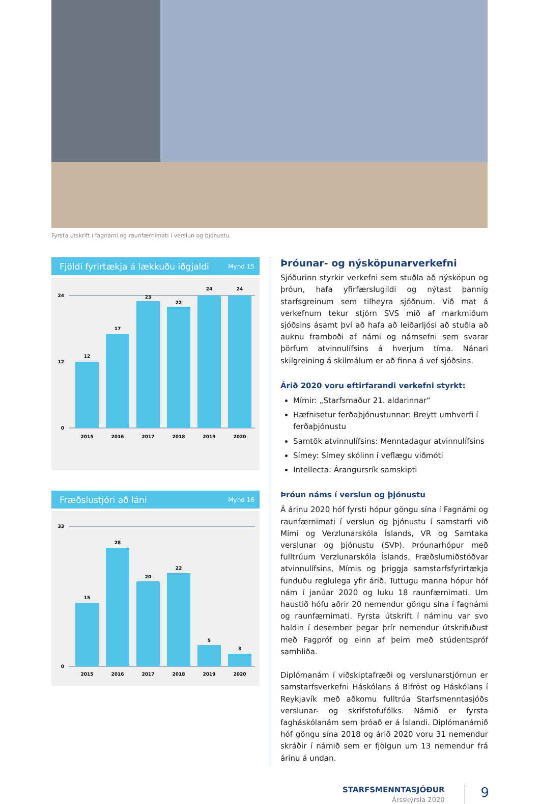Fyrsta útskrift í fagnámi og raunfærnimati í verslun og þjónustu.
Fjöldi fyrirtækja á lækkuðu iðgjaldi Mynd 15
24
12
0
12
17
23
22
24
24
2015
2016
2017
2018
2019
2020
Fræðslustjóri að láni Mynd 16
33
0
15
28
20
22
5
3
2015
2016
2017
2018
2019
2020
Þróunar- og nýsköpunarverkefni
Sjóðurinn styrkir verkefni sem stuðla að nýsköpun og þróun, hafa yfirfærslugildi og nýtast þannig starfsgreinum sem tilheyra sjóðnum. Við mat á verkefnum tekur stjórn SVS mið af markmiðum sjóðsins ásamt því að hafa að leiðarljósi að stuðla að auknu framboði af námi og námsefni sem svarar þörfum atvinnulífsins á hverjum tíma. Nánari skilgreining á skilmálum er að finna á vef sjóðsins.
Árið 2020 voru eftirfarandi verkefni styrkt:
Mímir: „Starfsmaður 21. aldarinnar“
Hæfnisetur ferðaþjónustunnar: Breytt umhverfi í ferðaþjónustu
Samtök atvinnulífsins: Menntadagur atvinnulífsins
Símey: Símey skólinn í veflægu viðmóti
Intellecta: Árangursrík samskipti
Þróun náms í verslun og þjónustu
Á árinu 2020 hóf fyrsti hópur göngu sína í Fagnámi og raunfærnimati í verslun og þjónustu í samstarfi við Mími og Verzlunarskóla Íslands, VR og Samtaka verslunar og þjónustu (SVÞ). Þróunarhópur með fulltrúum Verzlunarskóla Íslands, Fræðslumiðstöðvar atvinnulífsins, Mímis og þriggja samstarfsfyrirtækja funduðu reglulega yfir árið. Tuttugu manna hópur hóf nám í janúar 2020 og luku 18 raunfærnimati. Um haustið hófu aðrir 20 nemendur göngu sína í fagnámi og raunfærnimati. Fyrsta útskrift í náminu var svo haldin í desember þegar þrír nemendur útskrifuðust með Fagpróf og einn af þeim með stúdentspróf samhliða.
Diplómanám í viðskiptafræði og verslunarstjórnun er samstarfsverkefni Háskólans á Bifröst og Háskólans í Reykjavík með aðkomu fulltrúa Starfsmenntasjóðs verslunar- og skrifstofufólks. Námið er fyrsta fagháskólanám sem þróað er á Íslandi. Diplómanámið hóf göngu sína 2018 og árið 2020 voru 31 nemendur skráðir í námið sem er fjölgun um 13 nemendur frá árinu á undan.
STARFSMENNTASJÓÐUR
Ársskýrsla 2020
9